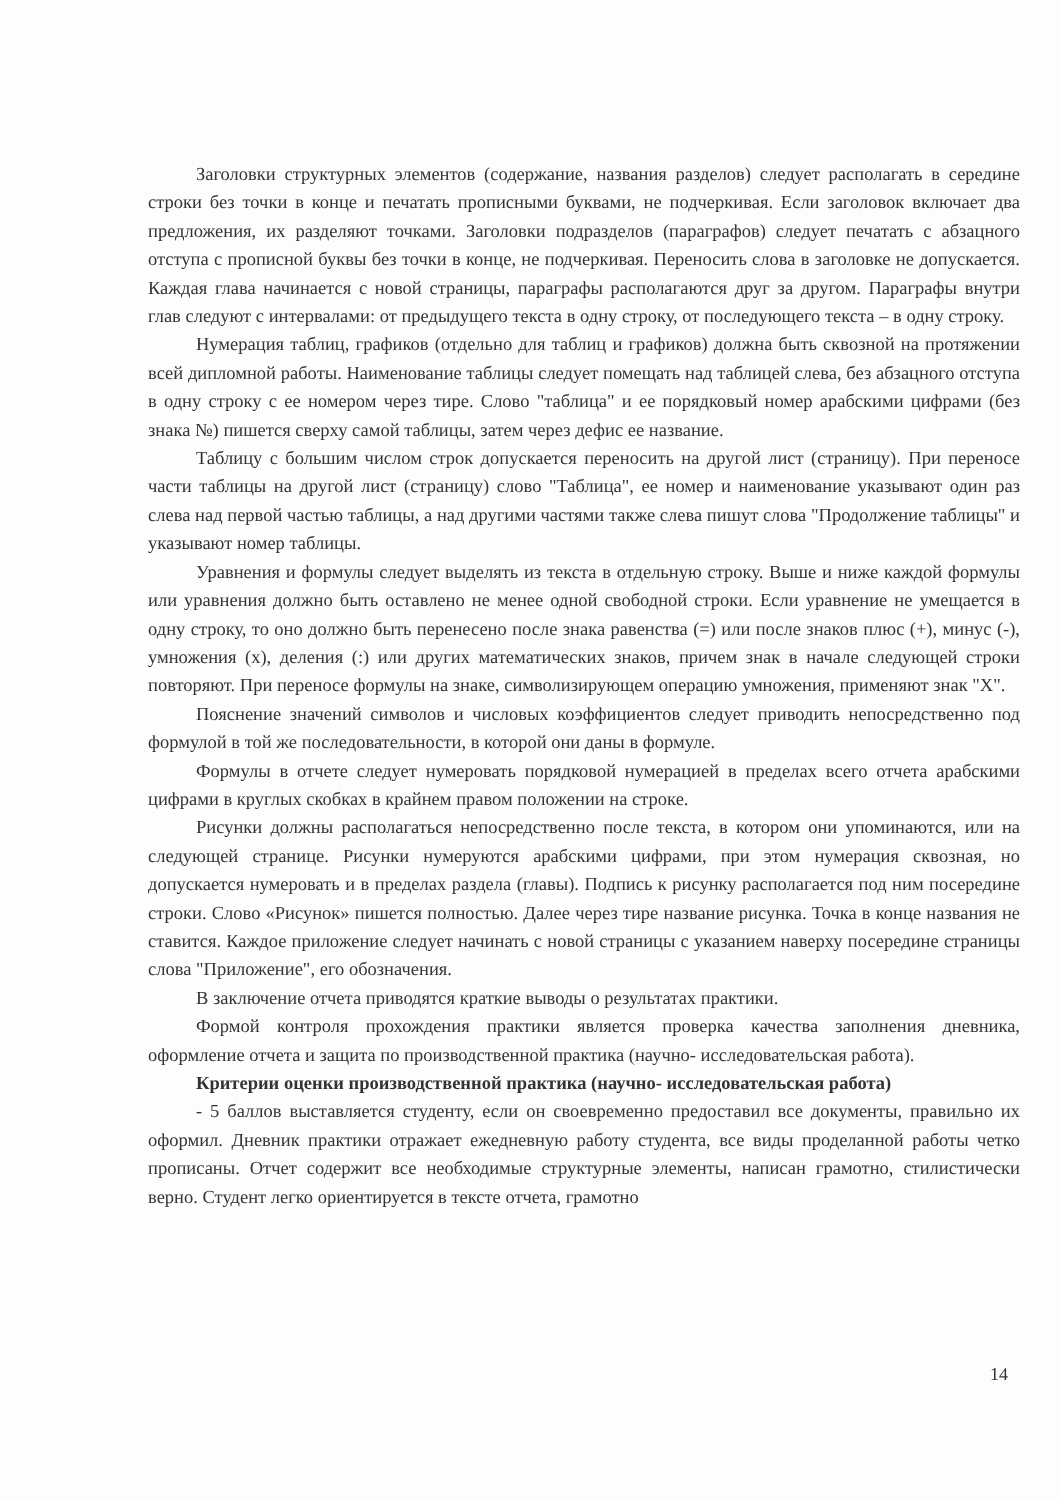Заголовки структурных элементов (содержание, названия разделов) следует располагать в середине строки без точки в конце и печатать прописными буквами, не подчеркивая. Если заголовок включает два предложения, их разделяют точками. Заголовки подразделов (параграфов) следует печатать с абзацного отступа с прописной буквы без точки в конце, не подчеркивая. Переносить слова в заголовке не допускается. Каждая глава начинается с новой страницы, параграфы располагаются друг за другом. Параграфы внутри глав следуют с интервалами: от предыдущего текста в одну строку, от последующего текста – в одну строку.
Нумерация таблиц, графиков (отдельно для таблиц и графиков) должна быть сквозной на протяжении всей дипломной работы. Наименование таблицы следует помещать над таблицей слева, без абзацного отступа в одну строку с ее номером через тире. Слово "таблица" и ее порядковый номер арабскими цифрами (без знака №) пишется сверху самой таблицы, затем через дефис ее название.
Таблицу с большим числом строк допускается переносить на другой лист (страницу). При переносе части таблицы на другой лист (страницу) слово "Таблица", ее номер и наименование указывают один раз слева над первой частью таблицы, а над другими частями также слева пишут слова "Продолжение таблицы" и указывают номер таблицы.
Уравнения и формулы следует выделять из текста в отдельную строку. Выше и ниже каждой формулы или уравнения должно быть оставлено не менее одной свободной строки. Если уравнение не умещается в одну строку, то оно должно быть перенесено после знака равенства (=) или после знаков плюс (+), минус (-), умножения (х), деления (:) или других математических знаков, причем знак в начале следующей строки повторяют. При переносе формулы на знаке, символизирующем операцию умножения, применяют знак "Х".
Пояснение значений символов и числовых коэффициентов следует приводить непосредственно под формулой в той же последовательности, в которой они даны в формуле.
Формулы в отчете следует нумеровать порядковой нумерацией в пределах всего отчета арабскими цифрами в круглых скобках в крайнем правом положении на строке.
Рисунки должны располагаться непосредственно после текста, в котором они упоминаются, или на следующей странице. Рисунки нумеруются арабскими цифрами, при этом нумерация сквозная, но допускается нумеровать и в пределах раздела (главы). Подпись к рисунку располагается под ним посередине строки. Слово «Рисунок» пишется полностью. Далее через тире название рисунка. Точка в конце названия не ставится. Каждое приложение следует начинать с новой страницы с указанием наверху посередине страницы слова "Приложение", его обозначения.
В заключение отчета приводятся краткие выводы о результатах практики.
Формой контроля прохождения практики является проверка качества заполнения дневника, оформление отчета и защита по производственной практика (научно- исследовательская работа).
Критерии оценки производственной практика (научно- исследовательская работа)
- 5 баллов выставляется студенту, если он своевременно предоставил все документы, правильно их оформил. Дневник практики отражает ежедневную работу студента, все виды проделанной работы четко прописаны. Отчет содержит все необходимые структурные элементы, написан грамотно, стилистически верно. Студент легко ориентируется в тексте отчета, грамотно
14